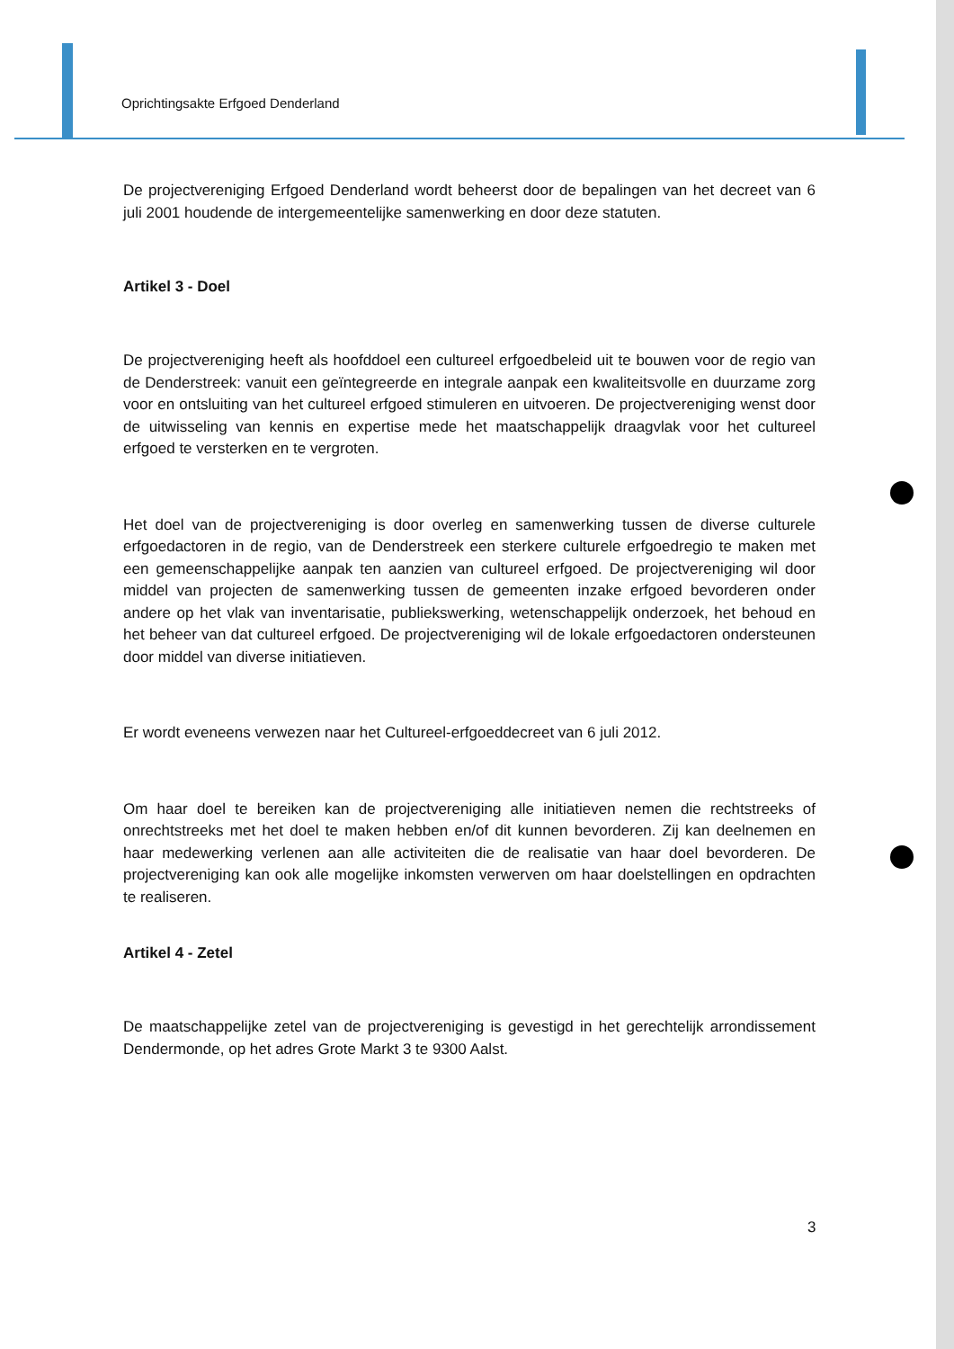Oprichtingsakte Erfgoed Denderland
De projectvereniging Erfgoed Denderland wordt beheerst door de bepalingen van het decreet van 6 juli 2001 houdende de intergemeentelijke samenwerking en door deze statuten.
Artikel 3 - Doel
De projectvereniging heeft als hoofddoel een cultureel erfgoedbeleid uit te bouwen voor de regio van de Denderstreek: vanuit een geïntegreerde en integrale aanpak een kwaliteitsvolle en duurzame zorg voor en ontsluiting van het cultureel erfgoed stimuleren en uitvoeren. De projectvereniging wenst door de uitwisseling van kennis en expertise mede het maatschappelijk draagvlak voor het cultureel erfgoed te versterken en te vergroten.
Het doel van de projectvereniging is door overleg en samenwerking tussen de diverse culturele erfgoedactoren in de regio, van de Denderstreek een sterkere culturele erfgoedregio te maken met een gemeenschappelijke aanpak ten aanzien van cultureel erfgoed. De projectvereniging wil door middel van projecten de samenwerking tussen de gemeenten inzake erfgoed bevorderen onder andere op het vlak van inventarisatie, publiekswerking, wetenschappelijk onderzoek, het behoud en het beheer van dat cultureel erfgoed. De projectvereniging wil de lokale erfgoedactoren ondersteunen door middel van diverse initiatieven.
Er wordt eveneens verwezen naar het Cultureel-erfgoeddecreet van 6 juli 2012.
Om haar doel te bereiken kan de projectvereniging alle initiatieven nemen die rechtstreeks of onrechtstreeks met het doel te maken hebben en/of dit kunnen bevorderen. Zij kan deelnemen en haar medewerking verlenen aan alle activiteiten die de realisatie van haar doel bevorderen. De projectvereniging kan ook alle mogelijke inkomsten verwerven om haar doelstellingen en opdrachten te realiseren.
Artikel 4 - Zetel
De maatschappelijke zetel van de projectvereniging is gevestigd in het gerechtelijk arrondissement Dendermonde, op het adres Grote Markt 3 te 9300 Aalst.
3